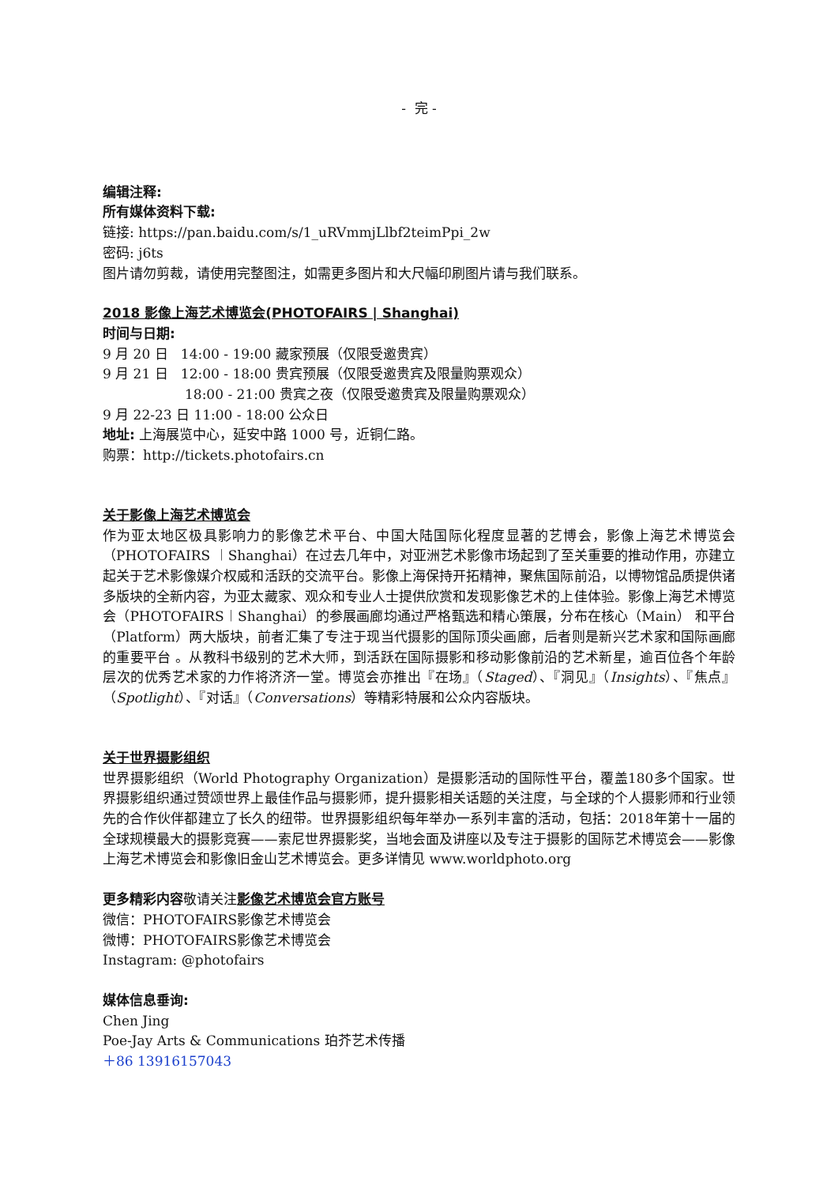- 完 -
编辑注释:
所有媒体资料下载:
链接: https://pan.baidu.com/s/1_uRVmmjLlbf2teimPpi_2w
密码: j6ts
图片请勿剪裁，请使用完整图注，如需更多图片和大尺幅印刷图片请与我们联系。
2018 影像上海艺术博览会(PHOTOFAIRS | Shanghai)
时间与日期:
9 月 20 日 14:00 - 19:00 藏家预展（仅限受邀贵宾）
9 月 21 日 12:00 - 18:00 贵宾预展（仅限受邀贵宾及限量购票观众）
18:00 - 21:00 贵宾之夜（仅限受邀贵宾及限量购票观众）
9 月 22-23 日 11:00 - 18:00 公众日
地址: 上海展览中心，延安中路 1000 号，近铜仁路。
购票：http://tickets.photofairs.cn
关于影像上海艺术博览会
作为亚太地区极具影响力的影像艺术平台、中国大陆国际化程度显著的艺博会，影像上海艺术博览会（PHOTOFAIRS ︱Shanghai）在过去几年中，对亚洲艺术影像市场起到了至关重要的推动作用，亦建立起关于艺术影像媒介权威和活跃的交流平台。影像上海保持开拓精神，聚焦国际前沿，以博物馆品质提供诸多版块的全新内容，为亚太藏家、观众和专业人士提供欣赏和发现影像艺术的上佳体验。影像上海艺术博览会（PHOTOFAIRS︱Shanghai）的参展画廊均通过严格甄选和精心策展，分布在核心（Main） 和平台（Platform）两大版块，前者汇集了专注于现当代摄影的国际顶尖画廊，后者则是新兴艺术家和国际画廊的重要平台 。从教科书级别的艺术大师，到活跃在国际摄影和移动影像前沿的艺术新星，逾百位各个年龄层次的优秀艺术家的力作将济济一堂。博览会亦推出『在场』（Staged）、『洞见』（Insights）、『焦点』（Spotlight）、『对话』（Conversations）等精彩特展和公众内容版块。
关于世界摄影组织
世界摄影组织（World Photography Organization）是摄影活动的国际性平台，覆盖180多个国家。世界摄影组织通过赞颂世界上最佳作品与摄影师，提升摄影相关话题的关注度，与全球的个人摄影师和行业领先的合作伙伴都建立了长久的纽带。世界摄影组织每年举办一系列丰富的活动，包括：2018年第十一届的全球规模最大的摄影竞赛——索尼世界摄影奖，当地会面及讲座以及专注于摄影的国际艺术博览会——影像上海艺术博览会和影像旧金山艺术博览会。更多详情见 www.worldphoto.org
更多精彩内容敬请关注影像艺术博览会官方账号
微信：PHOTOFAIRS影像艺术博览会
微博：PHOTOFAIRS影像艺术博览会
Instagram: @photofairs
媒体信息垂询:
Chen Jing
Poe-Jay Arts & Communications 珀芥艺术传播
＋86 13916157043